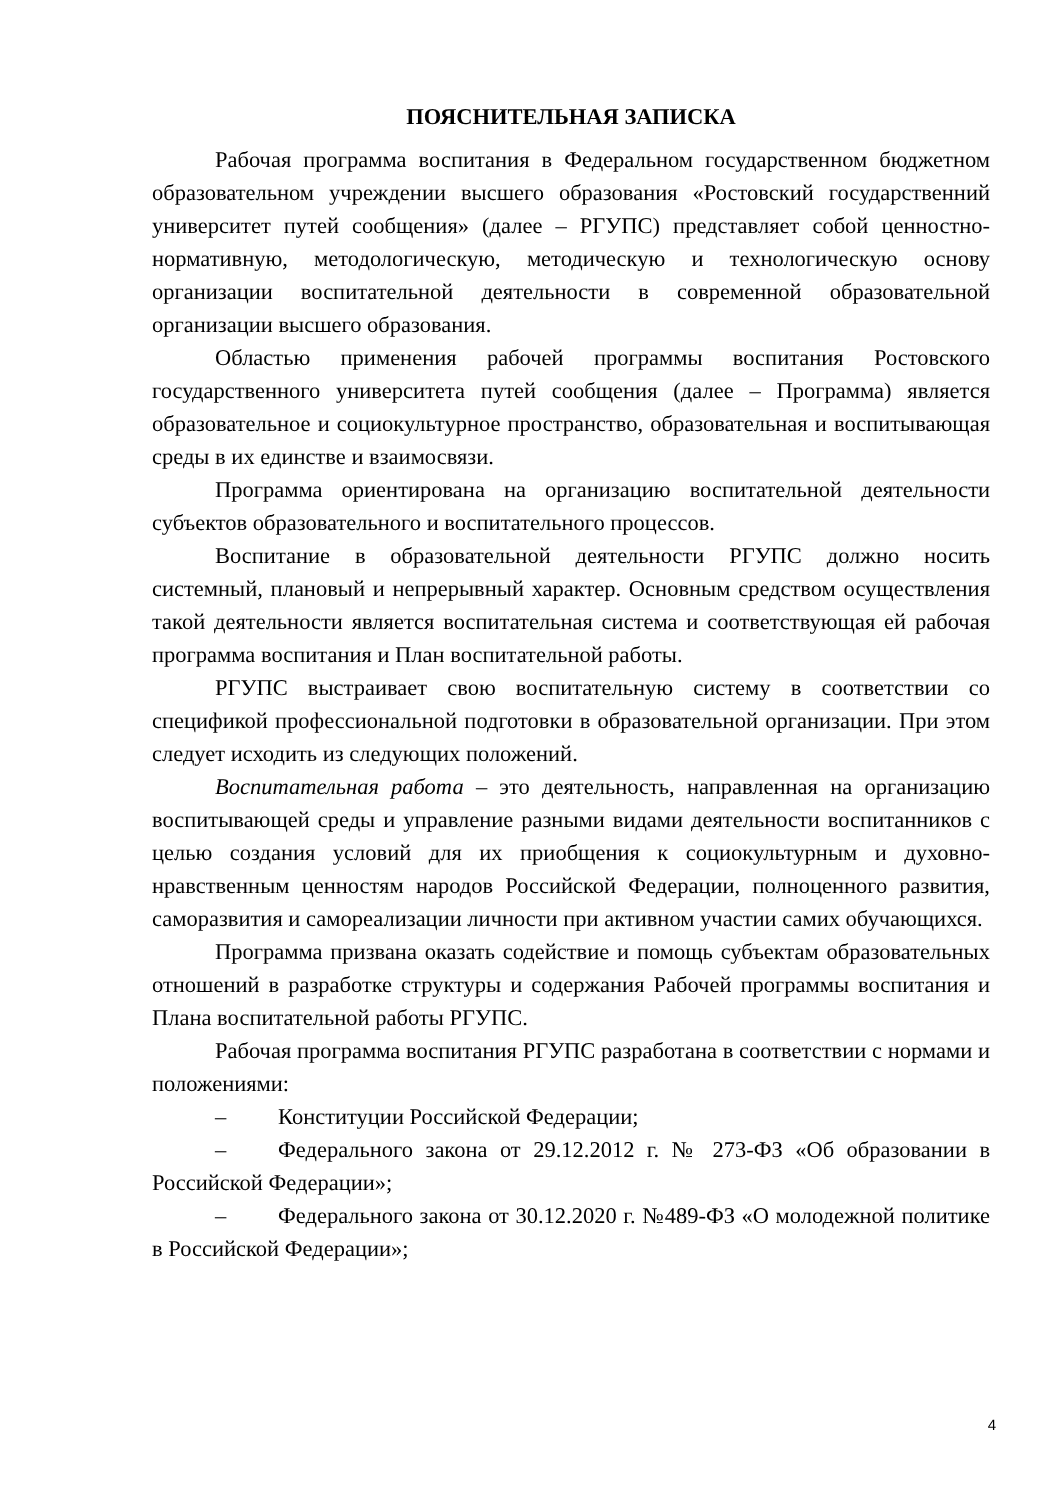ПОЯСНИТЕЛЬНАЯ ЗАПИСКА
Рабочая программа воспитания в Федеральном государственном бюджетном образовательном учреждении высшего образования «Ростовский государственний университет путей сообщения» (далее – РГУПС) представляет собой ценностно-нормативную, методологическую, методическую и технологическую основу организации воспитательной деятельности в современной образовательной организации высшего образования.
Областью применения рабочей программы воспитания Ростовского государственного университета путей сообщения (далее – Программа) является образовательное и социокультурное пространство, образовательная и воспитывающая среды в их единстве и взаимосвязи.
Программа ориентирована на организацию воспитательной деятельности субъектов образовательного и воспитательного процессов.
Воспитание в образовательной деятельности РГУПС должно носить системный, плановый и непрерывный характер. Основным средством осуществления такой деятельности является воспитательная система и соответствующая ей рабочая программа воспитания и План воспитательной работы.
РГУПС выстраивает свою воспитательную систему в соответствии со спецификой профессиональной подготовки в образовательной организации. При этом следует исходить из следующих положений.
Воспитательная работа – это деятельность, направленная на организацию воспитывающей среды и управление разными видами деятельности воспитанников с целью создания условий для их приобщения к социокультурным и духовно-нравственным ценностям народов Российской Федерации, полноценного развития, саморазвития и самореализации личности при активном участии самих обучающихся.
Программа призвана оказать содействие и помощь субъектам образовательных отношений в разработке структуры и содержания Рабочей программы воспитания и Плана воспитательной работы РГУПС.
Рабочая программа воспитания РГУПС разработана в соответствии с нормами и положениями:
– Конституции Российской Федерации;
– Федерального закона от 29.12.2012 г. № 273-ФЗ «Об образовании в Российской Федерации»;
– Федерального закона от 30.12.2020 г. №489-ФЗ «О молодежной политике в Российской Федерации»;
4